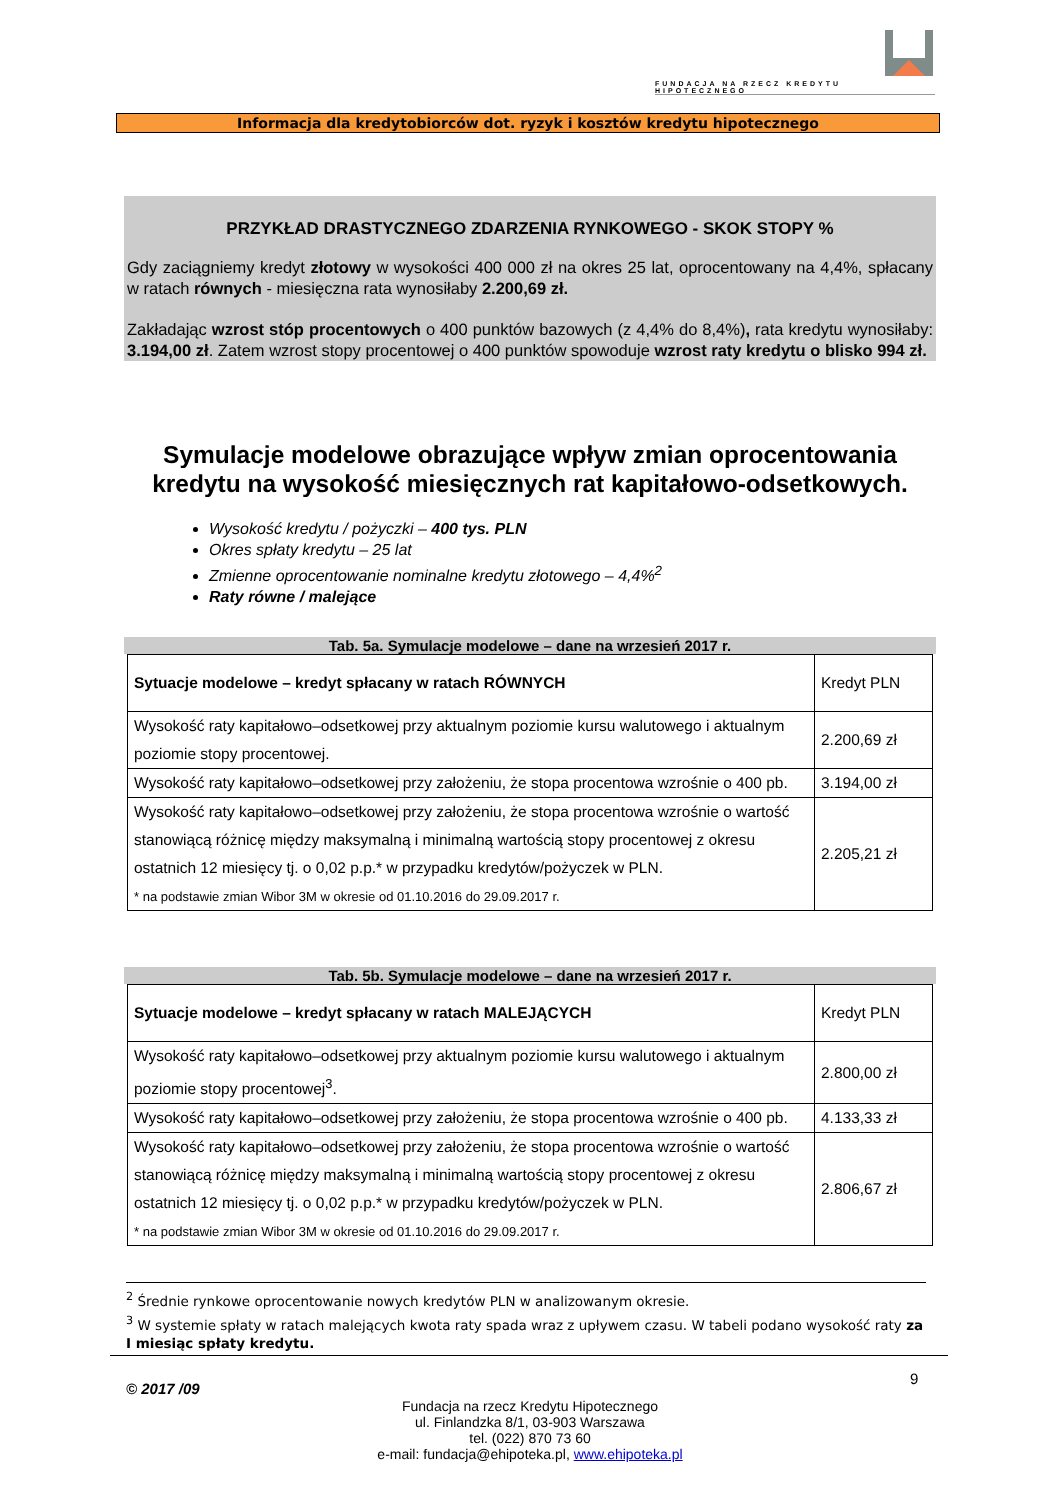FUNDACJA NA RZECZ KREDYTU HIPOTECZNEGO
Informacja dla kredytobiorców dot. ryzyk i kosztów kredytu hipotecznego
PRZYKŁAD DRASTYCZNEGO ZDARZENIA RYNKOWEGO - SKOK STOPY %
Gdy zaciągniemy kredyt złotowy w wysokości 400 000 zł na okres 25 lat, oprocentowany na 4,4%, spłacany w ratach równych - miesięczna rata wynosiłaby 2.200,69 zł.
Zakładając wzrost stóp procentowych o 400 punktów bazowych (z 4,4% do 8,4%), rata kredytu wynosiłaby: 3.194,00 zł. Zatem wzrost stopy procentowej o 400 punktów spowoduje wzrost raty kredytu o blisko 994 zł.
Symulacje modelowe obrazujące wpływ zmian oprocentowania kredytu na wysokość miesięcznych rat kapitałowo-odsetkowych.
Wysokość kredytu / pożyczki – 400 tys. PLN
Okres spłaty kredytu – 25 lat
Zmienne oprocentowanie nominalne kredytu złotowego – 4,4%<sup>2</sup>
Raty równe / malejące
Tab. 5a. Symulacje modelowe – dane na wrzesień 2017 r.
| Sytuacje modelowe – kredyt spłacany w ratach RÓWNYCH | Kredyt PLN |
| Wysokość raty kapitałowo–odsetkowej przy aktualnym poziomie kursu walutowego i aktualnym poziomie stopy procentowej. | 2.200,69 zł |
| Wysokość raty kapitałowo–odsetkowej przy założeniu, że stopa procentowa wzrośnie o 400 pb. | 3.194,00 zł |
| Wysokość raty kapitałowo–odsetkowej przy założeniu, że stopa procentowa wzrośnie o wartość stanowiącą różnicę między maksymalną i minimalną wartością stopy procentowej z okresu ostatnich 12 miesięcy tj. o 0,02 p.p.* w przypadku kredytów/pożyczek w PLN. * na podstawie zmian Wibor 3M w okresie od 01.10.2016 do 29.09.2017 r. | 2.205,21 zł |
Tab. 5b. Symulacje modelowe – dane na wrzesień 2017 r.
| Sytuacje modelowe – kredyt spłacany w ratach MALEJĄCYCH | Kredyt PLN |
| Wysokość raty kapitałowo–odsetkowej przy aktualnym poziomie kursu walutowego i aktualnym poziomie stopy procentowej<sup>3</sup>. | 2.800,00 zł |
| Wysokość raty kapitałowo–odsetkowej przy założeniu, że stopa procentowa wzrośnie o 400 pb. | 4.133,33 zł |
| Wysokość raty kapitałowo–odsetkowej przy założeniu, że stopa procentowa wzrośnie o wartość stanowiącą różnicę między maksymalną i minimalną wartością stopy procentowej z okresu ostatnich 12 miesięcy tj. o 0,02 p.p.* w przypadku kredytów/pożyczek w PLN. * na podstawie zmian Wibor 3M w okresie od 01.10.2016 do 29.09.2017 r. | 2.806,67 zł |
<sup>2</sup> Średnie rynkowe oprocentowanie nowych kredytów PLN w analizowanym okresie.
<sup>3</sup> W systemie spłaty w ratach malejących kwota raty spada wraz z upływem czasu. W tabeli podano wysokość raty za I miesiąc spłaty kredytu.
© 2017 /09
9
Fundacja na rzecz Kredytu Hipotecznego
ul. Finlandzka 8/1, 03-903 Warszawa
tel. (022) 870 73 60
e-mail: fundacja@ehipoteka.pl, www.ehipoteka.pl